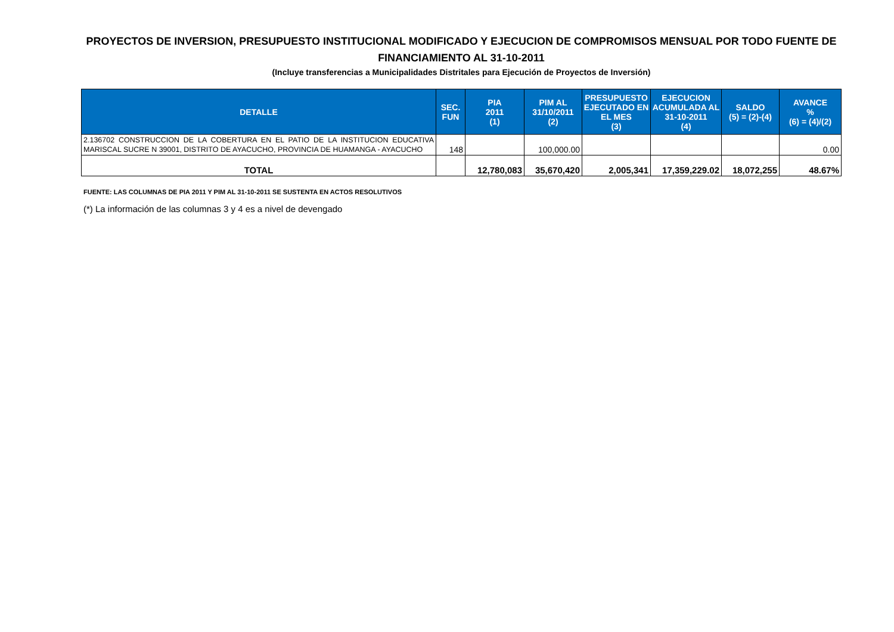PROYECTOS DE INVERSION, PRESUPUESTO INSTITUCIONAL MODIFICADO Y EJECUCION DE COMPROMISOS MENSUAL POR TODO FUENTE DE FINANCIAMIENTO AL 31-10-2011
(Incluye transferencias a Municipalidades Distritales para Ejecución de Proyectos de Inversión)
| DETALLE | SEC. FUN | PIA 2011 (1) | PIM AL 31/10/2011 (2) | PRESUPUESTO EJECUTADO EN EL MES (3) | EJECUCION ACUMULADA AL 31-10-2011 (4) | SALDO (5) = (2)-(4) | AVANCE % (6) = (4)/(2) |
| --- | --- | --- | --- | --- | --- | --- | --- |
| 2.136702 CONSTRUCCION DE LA COBERTURA EN EL PATIO DE LA INSTITUCION EDUCATIVA MARISCAL SUCRE N 39001, DISTRITO DE AYACUCHO, PROVINCIA DE HUAMANGA - AYACUCHO | 148 | | 100,000.00 | | | | 0.00 |
| TOTAL | | 12,780,083 | 35,670,420 | 2,005,341 | 17,359,229.02 | 18,072,255 | 48.67% |
FUENTE: LAS COLUMNAS DE PIA 2011 Y PIM AL 31-10-2011 SE SUSTENTA EN ACTOS RESOLUTIVOS
(*) La información de las columnas 3 y 4 es a nivel de devengado